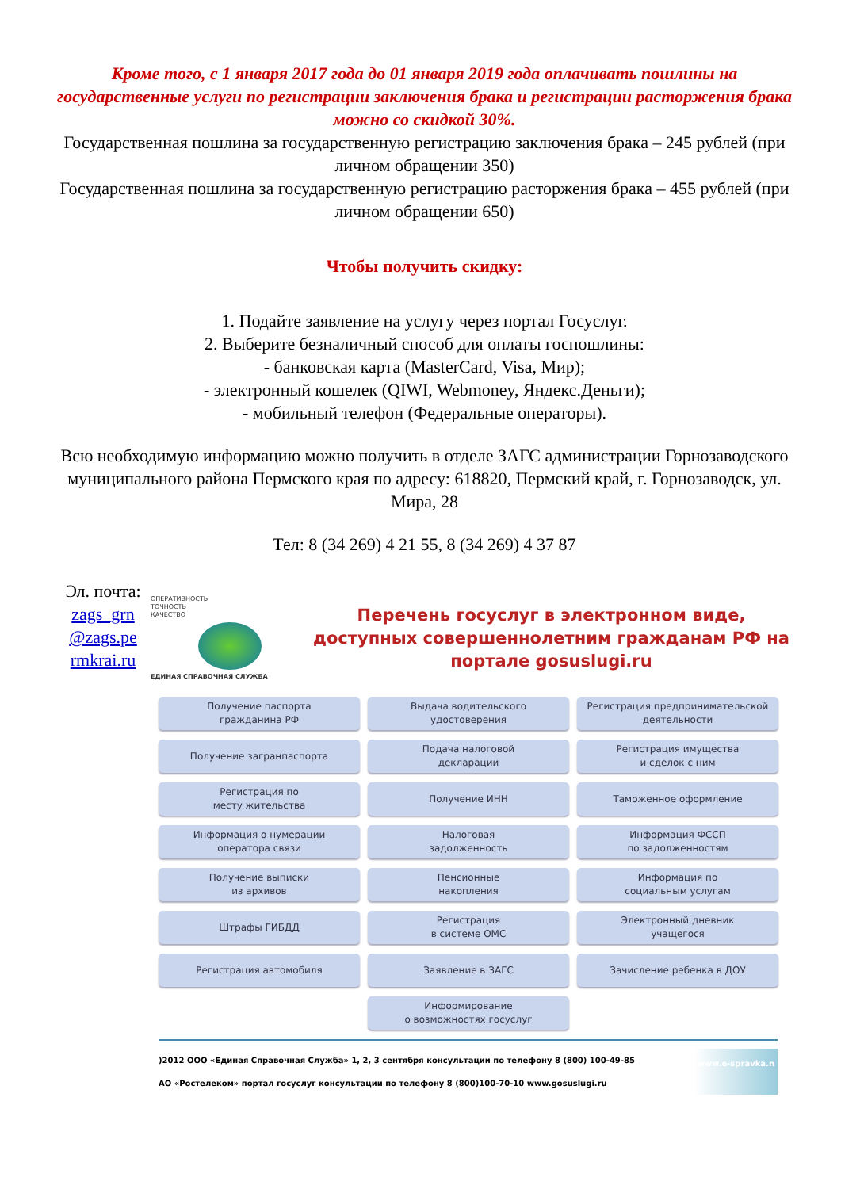Кроме того, с 1 января 2017 года до 01 января 2019 года оплачивать пошлины на государственные услуги по регистрации заключения брака и регистрации расторжения брака можно со скидкой 30%.
Государственная пошлина за государственную регистрацию заключения брака – 245 рублей (при личном обращении 350)
Государственная пошлина за государственную регистрацию расторжения брака – 455 рублей (при личном обращении 650)
Чтобы получить скидку:
1. Подайте заявление на услугу через портал Госуслуг.
2. Выберите безналичный способ для оплаты госпошлины:
- банковская карта (MasterCard, Visa, Мир);
- электронный кошелек (QIWI, Webmoney, Яндекс.Деньги);
- мобильный телефон (Федеральные операторы).
Всю необходимую информацию можно получить в отделе ЗАГС администрации Горнозаводского муниципального района Пермского края по адресу: 618820, Пермский край, г. Горнозаводск, ул. Мира, 28
Тел: 8 (34 269) 4 21 55, 8 (34 269) 4 37 87
Эл. почта: zags_grn @zags.pe rmkrai.ru
ОПЕРАТИВНОСТЬ
ТОЧНОСТЬ
КАЧЕСТВО
ЕДИНАЯ СПРАВОЧНАЯ СЛУЖБА
Перечень госуслуг в электронном виде, доступных совершеннолетним гражданам РФ на портале gosuslugi.ru
Получение паспорта
гражданина РФ
Выдача водительского
удостоверения
Регистрация предпринимательской
деятельности
Получение загранпаспорта
Подача налоговой
декларации
Регистрация имущества
и сделок с ним
Регистрация по
месту жительства
Получение ИНН
Таможенное оформление
Информация о нумерации
оператора связи
Налоговая
задолженность
Информация ФССП
по задолженностям
Получение выписки
из архивов
Пенсионные
накопления
Информация по
социальным услугам
Штрафы ГИБДД
Регистрация
в системе ОМС
Электронный дневник
учащегося
Регистрация автомобиля
Заявление в ЗАГС
Зачисление ребенка в ДОУ
Информирование
о возможностях госуслуг
)2012 ООО «Единая Справочная Служба» 1, 2, 3 сентября консультации по телефону 8 (800) 100-49-85
АО «Ростелеком» портал госуслуг консультации по телефону 8 (800)100-70-10 www.gosuslugi.ru www.e-spravka.n